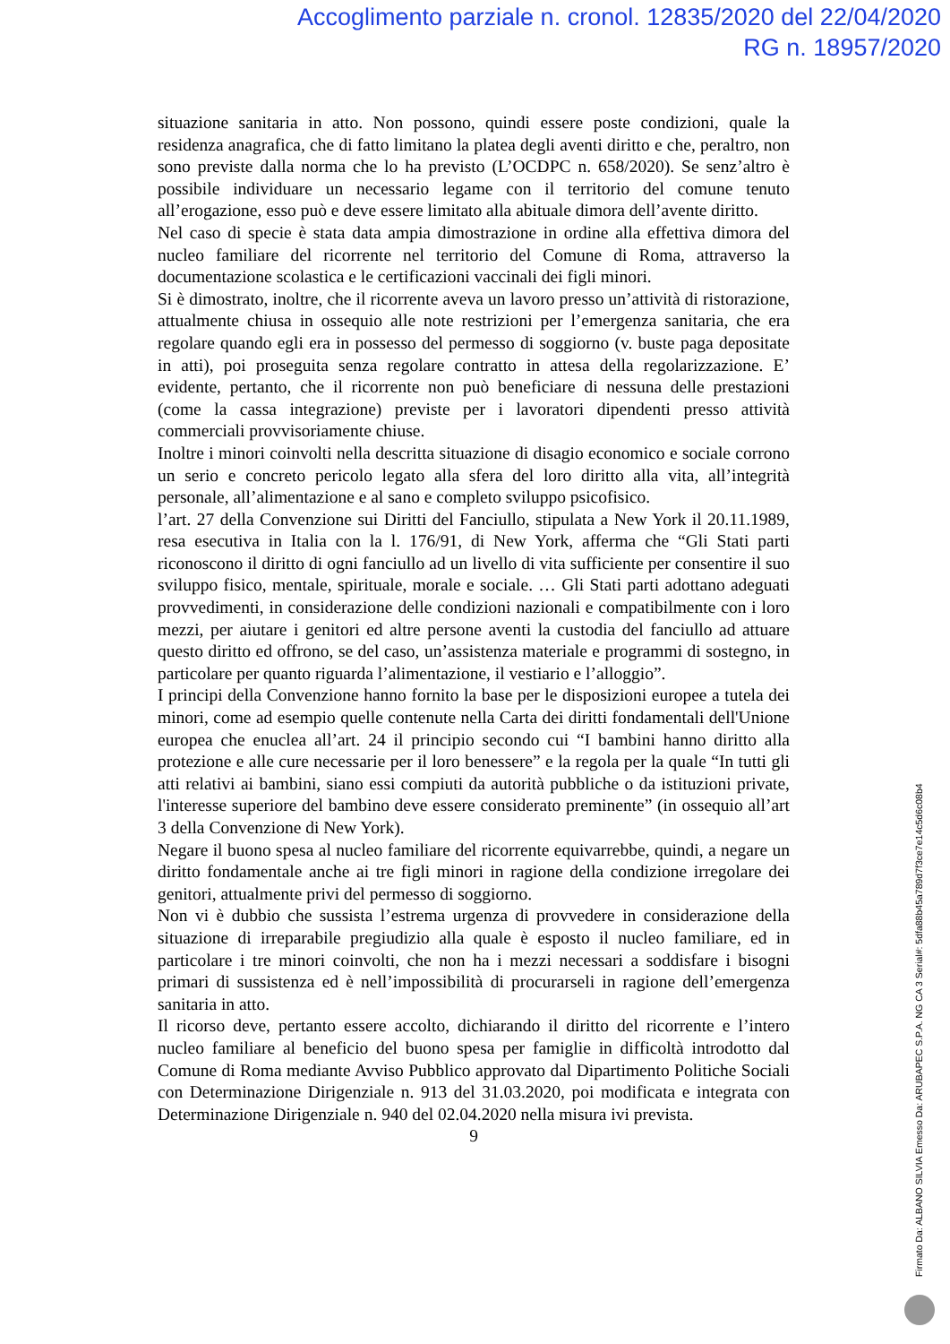Accoglimento parziale n. cronol. 12835/2020 del 22/04/2020
RG n. 18957/2020
situazione sanitaria in atto. Non possono, quindi essere poste condizioni, quale la residenza anagrafica, che di fatto limitano la platea degli aventi diritto e che, peraltro, non sono previste dalla norma che lo ha previsto (L’OCDPC n. 658/2020). Se senz’altro è possibile individuare un necessario legame con il territorio del comune tenuto all’erogazione, esso può e deve essere limitato alla abituale dimora dell’avente diritto.
Nel caso di specie è stata data ampia dimostrazione in ordine alla effettiva dimora del nucleo familiare del ricorrente nel territorio del Comune di Roma, attraverso la documentazione scolastica e le certificazioni vaccinali dei figli minori.
Si è dimostrato, inoltre, che il ricorrente aveva un lavoro presso un’attività di ristorazione, attualmente chiusa in ossequio alle note restrizioni per l’emergenza sanitaria, che era regolare quando egli era in possesso del permesso di soggiorno (v. buste paga depositate in atti), poi proseguita senza regolare contratto in attesa della regolarizzazione. E’ evidente, pertanto, che il ricorrente non può beneficiare di nessuna delle prestazioni (come la cassa integrazione) previste per i lavoratori dipendenti presso attività commerciali provvisoriamente chiuse.
Inoltre i minori coinvolti nella descritta situazione di disagio economico e sociale corrono un serio e concreto pericolo legato alla sfera del loro diritto alla vita, all’integrità personale, all’alimentazione e al sano e completo sviluppo psicofisico.
l’art. 27 della Convenzione sui Diritti del Fanciullo, stipulata a New York il 20.11.1989, resa esecutiva in Italia con la l. 176/91, di New York, afferma che “Gli Stati parti riconoscono il diritto di ogni fanciullo ad un livello di vita sufficiente per consentire il suo sviluppo fisico, mentale, spirituale, morale e sociale. … Gli Stati parti adottano adeguati provvedimenti, in considerazione delle condizioni nazionali e compatibilmente con i loro mezzi, per aiutare i genitori ed altre persone aventi la custodia del fanciullo ad attuare questo diritto ed offrono, se del caso, un’assistenza materiale e programmi di sostegno, in particolare per quanto riguarda l’alimentazione, il vestiario e l’alloggio”.
I principi della Convenzione hanno fornito la base per le disposizioni europee a tutela dei minori, come ad esempio quelle contenute nella Carta dei diritti fondamentali dell'Unione europea che enuclea all’art. 24 il principio secondo cui “I bambini hanno diritto alla protezione e alle cure necessarie per il loro benessere” e la regola per la quale “In tutti gli atti relativi ai bambini, siano essi compiuti da autorità pubbliche o da istituzioni private, l'interesse superiore del bambino deve essere considerato preminente” (in ossequio all’art 3 della Convenzione di New York).
Negare il buono spesa al nucleo familiare del ricorrente equivarrebbe, quindi, a negare un diritto fondamentale anche ai tre figli minori in ragione della condizione irregolare dei genitori, attualmente privi del permesso di soggiorno.
Non vi è dubbio che sussista l’estrema urgenza di provvedere in considerazione della situazione di irreparabile pregiudizio alla quale è esposto il nucleo familiare, ed in particolare i tre minori coinvolti, che non ha i mezzi necessari a soddisfare i bisogni primari di sussistenza ed è nell’impossibilità di procurarseli in ragione dell’emergenza sanitaria in atto.
Il ricorso deve, pertanto essere accolto, dichiarando il diritto del ricorrente e l’intero nucleo familiare al beneficio del buono spesa per famiglie in difficoltà introdotto dal Comune di Roma mediante Avviso Pubblico approvato dal Dipartimento Politiche Sociali con Determinazione Dirigenziale n. 913 del 31.03.2020, poi modificata e integrata con Determinazione Dirigenziale n. 940 del 02.04.2020 nella misura ivi prevista.
9
Firmato Da: ALBANO SILVIA Emesso Da: ARUBAPEC S.P.A. NG CA 3 Serial#: 5dfa88b45a789d7f3ce7e14c5d6c08b4